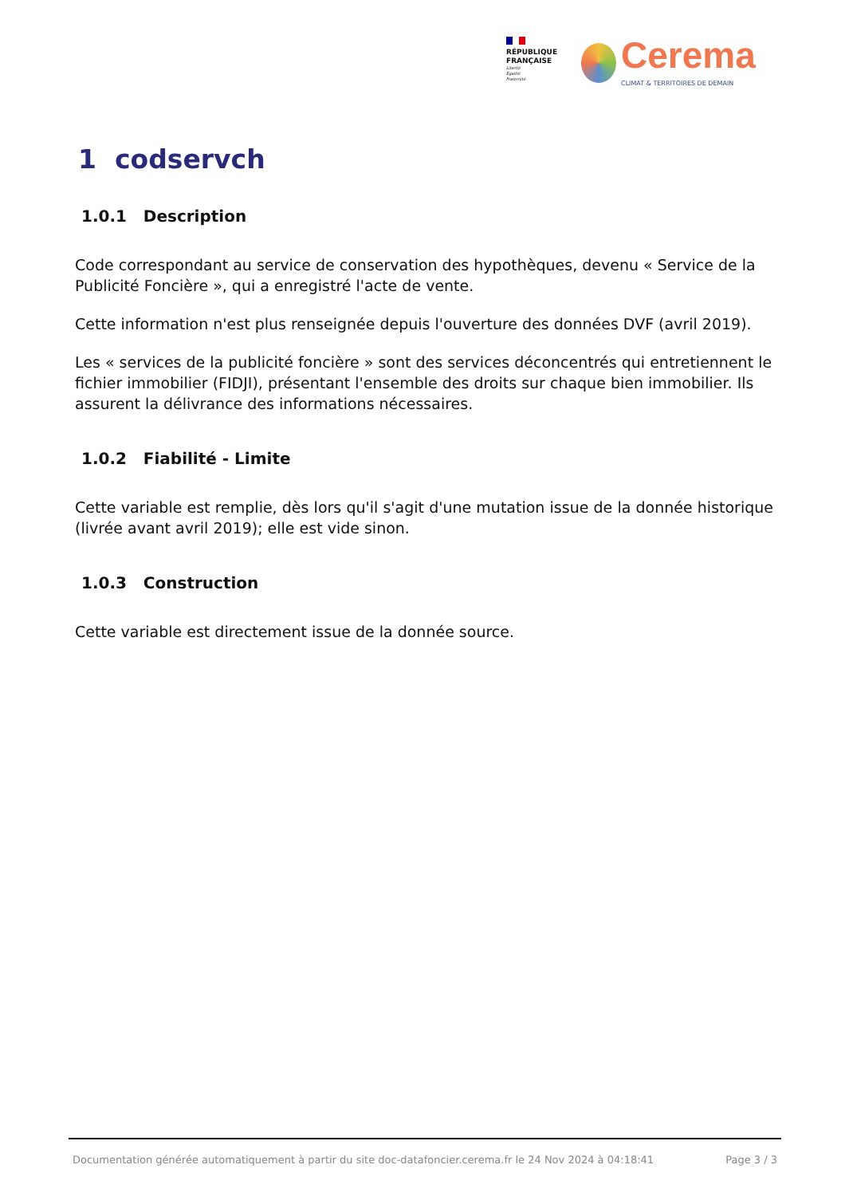RÉPUBLIQUE
FRANÇAISE
Liberté
Égalité
Fraternité
Cerema
CLIMAT & TERRITOIRES DE DEMAIN
1 codservch
1.0.1 Description
Code correspondant au service de conservation des hypothèques, devenu « Service de la Publicité Foncière », qui a enregistré l'acte de vente.
Cette information n'est plus renseignée depuis l'ouverture des données DVF (avril 2019).
Les « services de la publicité foncière » sont des services déconcentrés qui entretiennent le fichier immobilier (FIDJI), présentant l'ensemble des droits sur chaque bien immobilier. Ils assurent la délivrance des informations nécessaires.
1.0.2 Fiabilité - Limite
Cette variable est remplie, dès lors qu'il s'agit d'une mutation issue de la donnée historique (livrée avant avril 2019); elle est vide sinon.
1.0.3 Construction
Cette variable est directement issue de la donnée source.
Documentation générée automatiquement à partir du site doc-datafoncier.cerema.fr le 24 Nov 2024 à 04:18:41 Page 3 / 3